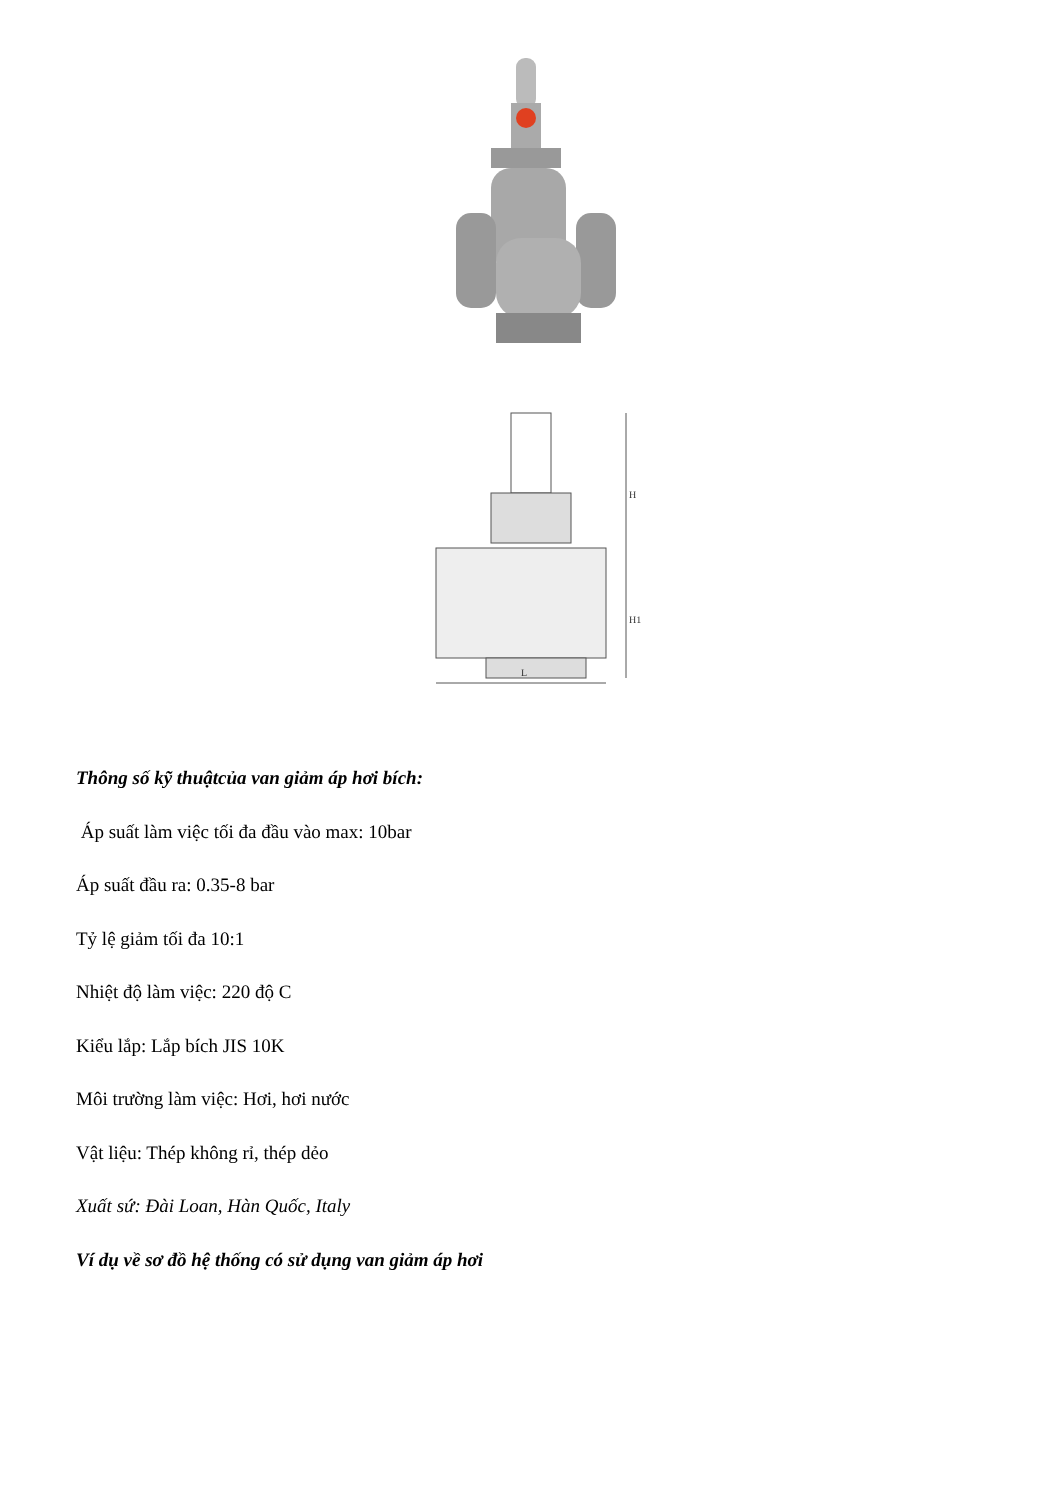L
H
H1
Thông số kỹ thuậtcủa van giảm áp hơi bích:
Áp suất làm việc tối đa đầu vào max: 10bar
Áp suất đầu ra: 0.35-8 bar
Tỷ lệ giảm tối đa 10:1
Nhiệt độ làm việc: 220 độ C
Kiểu lắp: Lắp bích JIS 10K
Môi trường làm việc: Hơi, hơi nước
Vật liệu: Thép không rỉ, thép dẻo
Xuất sứ: Đài Loan, Hàn Quốc, Italy
Ví dụ về sơ đồ hệ thống có sử dụng van giảm áp hơi